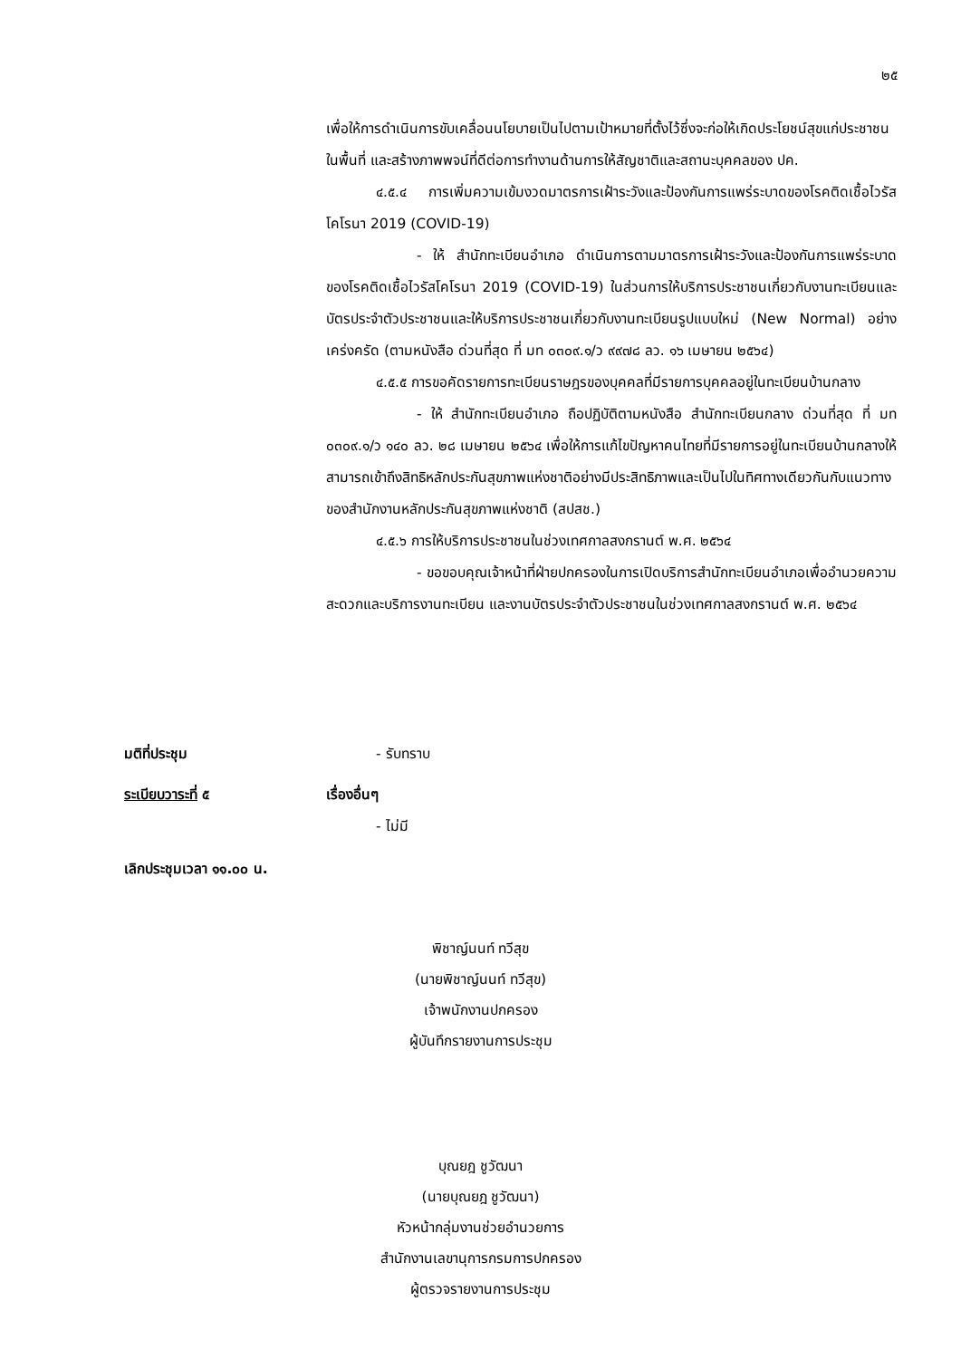๒๕
เพื่อให้การดำเนินการขับเคลื่อนนโยบายเป็นไปตามเป้าหมายที่ตั้งไว้ซึ่งจะก่อให้เกิดประโยชน์สุขแก่ประชาชนในพื้นที่ และสร้างภาพพจน์ที่ดีต่อการทำงานด้านการให้สัญชาติและสถานะบุคคลของ ปค.
๔.๕.๔ การเพิ่มความเข้มงวดมาตรการเฝ้าระวังและป้องกันการแพร่ระบาดของโรคติดเชื้อไวรัสโคโรนา 2019 (COVID-19)
- ให้ สำนักทะเบียนอำเภอ ดำเนินการตามมาตรการเฝ้าระวังและป้องกันการแพร่ระบาดของโรคติดเชื้อไวรัสโคโรนา 2019 (COVID-19) ในส่วนการให้บริการประชาชนเกี่ยวกับงานทะเบียนและบัตรประจำตัวประชาชนและให้บริการประชาชนเกี่ยวกับงานทะเบียนรูปแบบใหม่ (New Normal) อย่างเคร่งครัด (ตามหนังสือ ด่วนที่สุด ที่ มท ๐๓๐๙.๑/ว ๙๙๗๘ ลว. ๑๖ เมษายน ๒๕๖๔)
๔.๕.๕ การขอคัดรายการทะเบียนราษฎรของบุคคลที่มีรายการบุคคลอยู่ในทะเบียนบ้านกลาง
- ให้ สำนักทะเบียนอำเภอ ถือปฏิบัติตามหนังสือ สำนักทะเบียนกลาง ด่วนที่สุด ที่ มท ๐๓๐๙.๑/ว ๑๔๐ ลว. ๒๘ เมษายน ๒๕๖๔ เพื่อให้การแก้ไขปัญหาคนไทยที่มีรายการอยู่ในทะเบียนบ้านกลางให้สามารถเข้าถึงสิทธิหลักประกันสุขภาพแห่งชาติอย่างมีประสิทธิภาพและเป็นไปในทิศทางเดียวกันกับแนวทางของสำนักงานหลักประกันสุขภาพแห่งชาติ (สปสช.)
๔.๕.๖ การให้บริการประชาชนในช่วงเทศกาลสงกรานต์ พ.ศ. ๒๕๖๔
- ขอขอบคุณเจ้าหน้าที่ฝ่ายปกครองในการเปิดบริการสำนักทะเบียนอำเภอเพื่ออำนวยความสะดวกและบริการงานทะเบียน และงานบัตรประจำตัวประชาชนในช่วงเทศกาลสงกรานต์ พ.ศ. ๒๕๖๔
มติที่ประชุม - รับทราบ
ระเบียบวาระที่ ๕ เรื่องอื่นๆ
- ไม่มี
เลิกประชุมเวลา ๑๑.๐๐ น.
พิชาญ์นนท์ ทวีสุข
(นายพิชาญ์นนท์ ทวีสุข)
เจ้าพนักงานปกครอง
ผู้บันทึกรายงานการประชุม
บุณยฎ ชูวัฒนา
(นายบุณยฎ ชูวัฒนา)
หัวหน้ากลุ่มงานช่วยอำนวยการ
สำนักงานเลขานุการกรมการปกครอง
ผู้ตรวจรายงานการประชุม